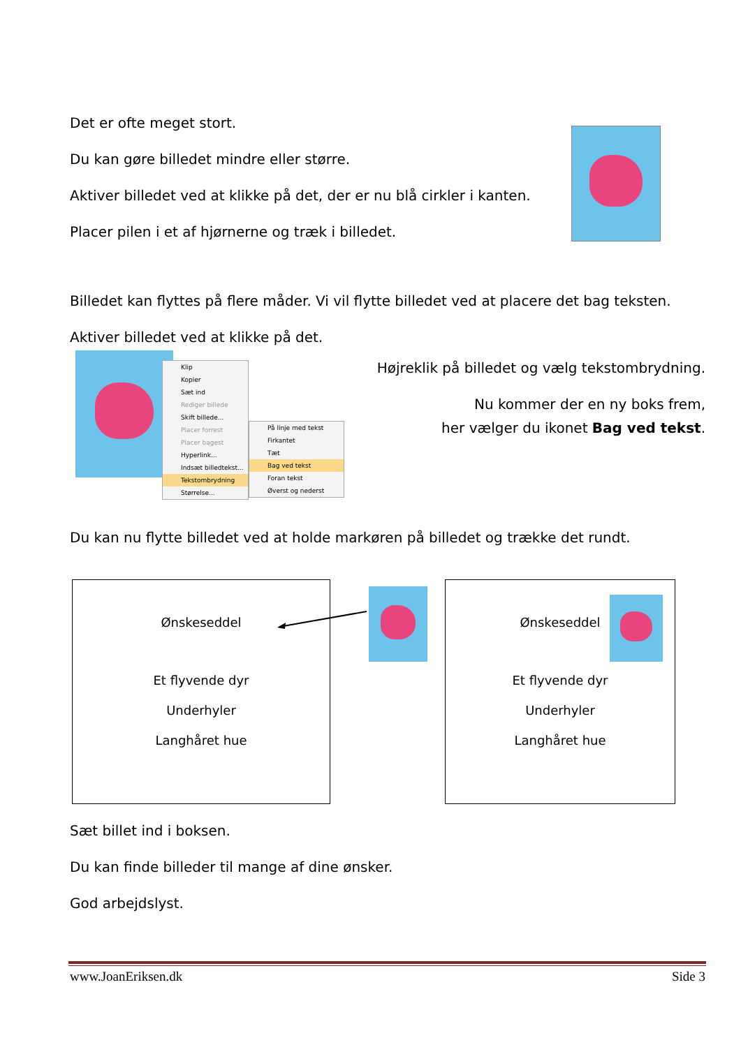Det er ofte meget stort.
Du kan gøre billedet mindre eller større.
Aktiver billedet ved at klikke på det, der er nu blå cirkler i kanten.
Placer pilen i et af hjørnerne og træk i billedet.
Billedet kan flyttes på flere måder. Vi vil flytte billedet ved at placere det bag teksten.
Aktiver billedet ved at klikke på det.
Klip
Kopier
Sæt ind
Rediger billede
Skift billede...
Placer forrest
Placer bagest
Hyperlink...
Indsæt billedtekst...
Tekstombrydning
Størrelse...
På linje med tekst
Firkantet
Tæt
Bag ved tekst
Foran tekst
Øverst og nederst
Højreklik på billedet og vælg tekstombrydning.
Nu kommer der en ny boks frem,
her vælger du ikonet Bag ved tekst.
Du kan nu flytte billedet ved at holde markøren på billedet og trække det rundt.
Ønskeseddel
Et flyvende dyr
Underhyler
Langhåret hue
Ønskeseddel
Et flyvende dyr
Underhyler
Langhåret hue
Sæt billet ind i boksen.
Du kan finde billeder til mange af dine ønsker.
God arbejdslyst.
www.JoanEriksen.dk Side 3